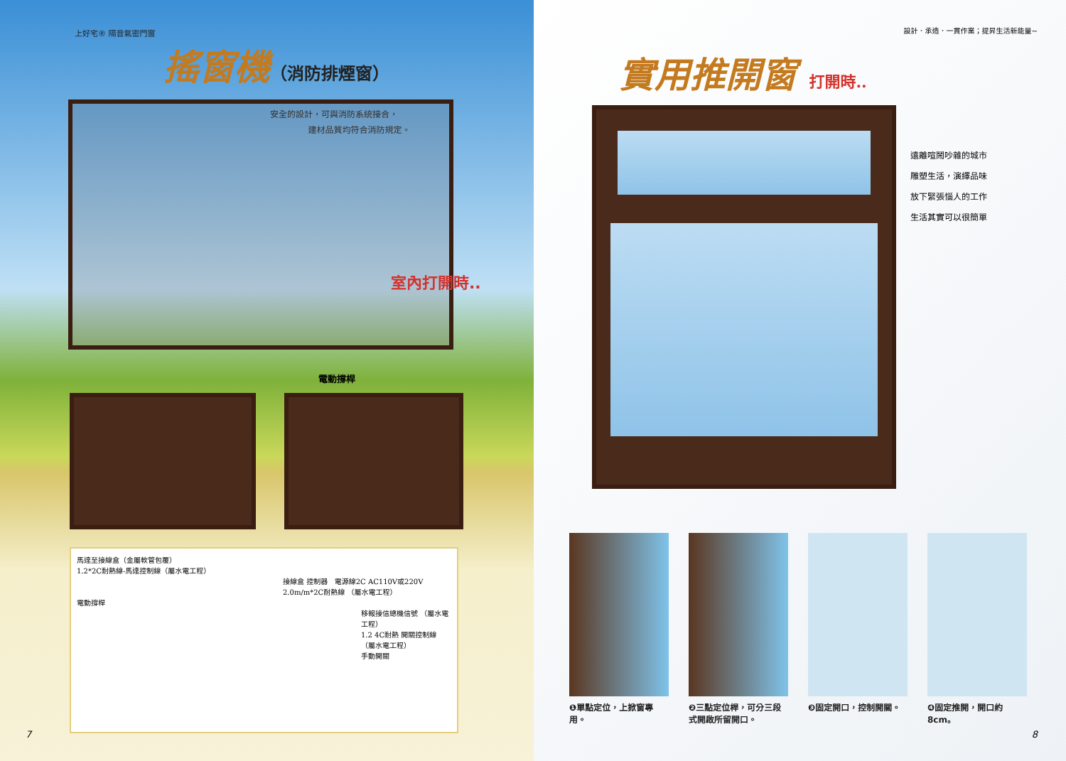上好宅® 隔音氣密門窗
搖窗機（消防排煙窗）
安全的設計，可與消防系統接合，
建材品質均符合消防規定。
室內打開時..
電動撐桿
馬達至接線盒（金屬軟管包覆）
1.2*2C耐熱線-馬達控制線（屬水電工程）
接線盒 控制器 電源線2C AC110V或220V 2.0m/m*2C耐熱線 （屬水電工程）
電動撐桿
移報接信總機信號 （屬水電工程）
1.2 4C耐熱 開關控制線 （屬水電工程）
手動開關
7
設計．承造．一貫作業；提昇生活新能量~
實用推開窗 打開時..
遠離喧鬧吵雜的城市
雕塑生活，演繹品味
放下緊張惱人的工作
生活其實可以很簡單
❶單點定位，上掀窗專用。
❷三點定位桿，可分三段式開啟所留開口。
❸固定開口，控制開關。
❹固定推開，開口約8cm。
8